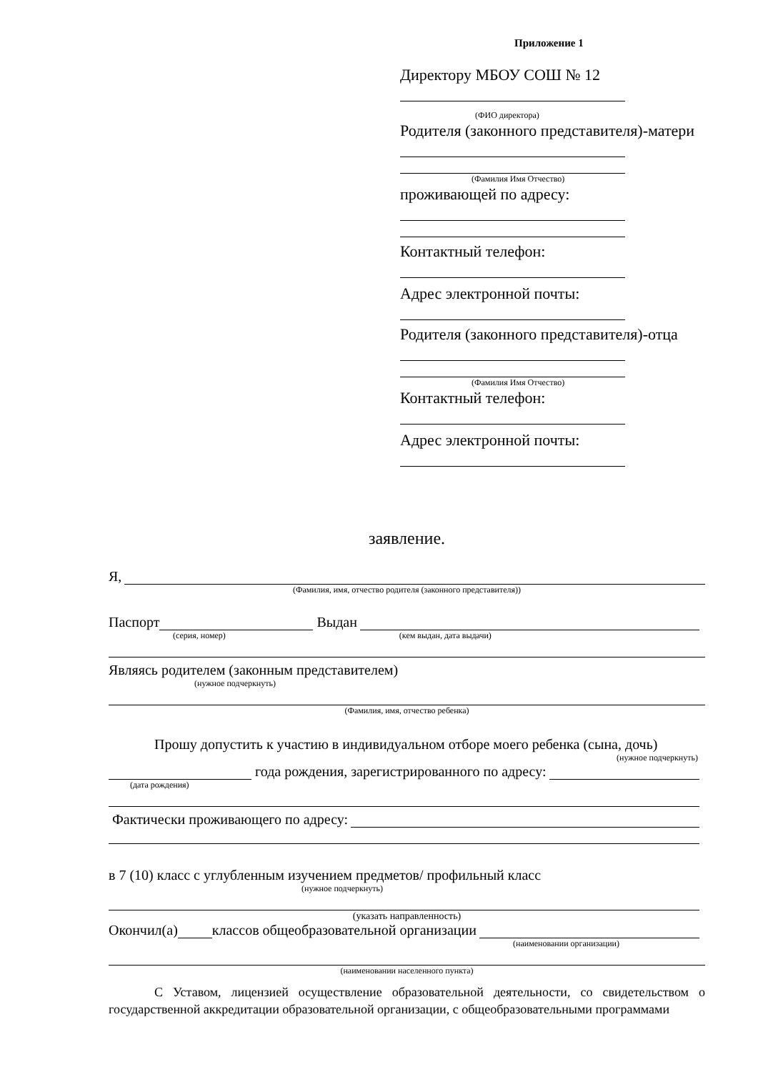Приложение 1
Директору МБОУ СОШ № 12
(ФИО директора)
Родителя (законного представителя)-матери
(Фамилия Имя Отчество)
проживающей по адресу:
Контактный телефон:
Адрес электронной почты:
Родителя (законного представителя)-отца
(Фамилия Имя Отчество)
Контактный телефон:
Адрес электронной почты:
заявление.
Я,
(Фамилия, имя, отчество родителя (законного представителя))
Паспорт Выдан
(серия, номер) (кем выдан, дата выдачи)
Являясь родителем (законным представителем)
(нужное подчеркнуть)
(Фамилия, имя, отчество ребенка)
Прошу допустить к участию в индивидуальном отборе моего ребенка (сына, дочь)
(нужное подчеркнуть)
года рождения, зарегистрированного по адресу:
(дата рождения)
Фактически проживающего по адресу:
в 7 (10) класс с углубленным изучением предметов/ профильный класс
(нужное подчеркнуть)
(указать направленность)
Окончил(а) классов общеобразовательной организации
(наименовании организации)
(наименовании населенного пункта)
С Уставом, лицензией осуществление образовательной деятельности, со свидетельством о государственной аккредитации образовательной организации, с общеобразовательными программами